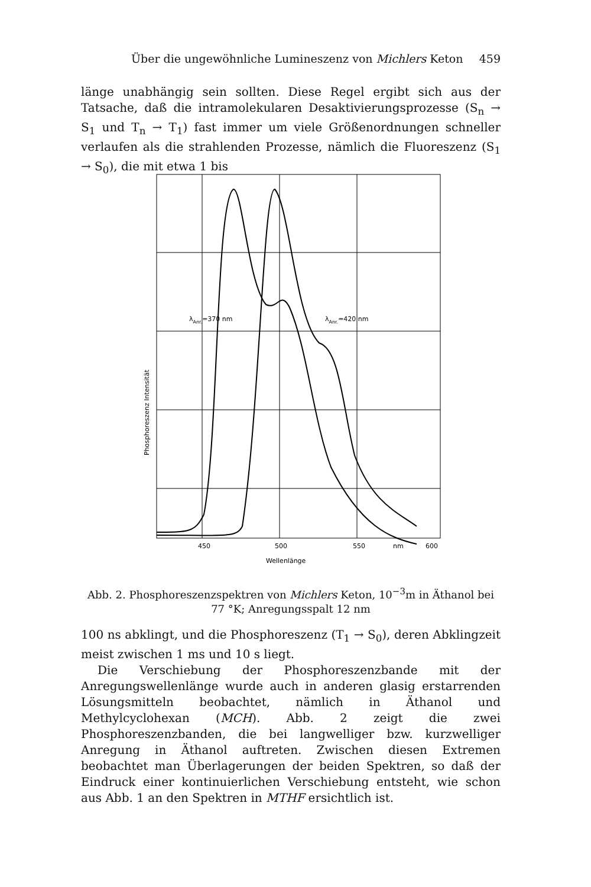Über die ungewöhnliche Lumineszenz von Michlers Keton 459
länge unabhängig sein sollten. Diese Regel ergibt sich aus der Tatsache, daß die intramolekularen Desaktivierungsprozesse (S<sub>n</sub> → S<sub>1</sub> und T<sub>n</sub> → T<sub>1</sub>) fast immer um viele Größenordnungen schneller verlaufen als die strahlenden Prozesse, nämlich die Fluoreszenz (S<sub>1</sub> → S<sub>0</sub>), die mit etwa 1 bis
λAnr.=370 nm
λAnr.=420 nm
450
500
550
nm
600
Wellenlänge
Phosphoreszenz Intensität
Abb. 2. Phosphoreszenzspektren von Michlers Keton, 10<sup>−3</sup>m in Äthanol bei 77 °K; Anregungsspalt 12 nm
100 ns abklingt, und die Phosphoreszenz (T<sub>1</sub> → S<sub>0</sub>), deren Abklingzeit meist zwischen 1 ms und 10 s liegt.
Die Verschiebung der Phosphoreszenzbande mit der Anregungswellenlänge wurde auch in anderen glasig erstarrenden Lösungsmitteln beobachtet, nämlich in Äthanol und Methylcyclohexan (MCH). Abb. 2 zeigt die zwei Phosphoreszenzbanden, die bei langwelliger bzw. kurzwelliger Anregung in Äthanol auftreten. Zwischen diesen Extremen beobachtet man Überlagerungen der beiden Spektren, so daß der Eindruck einer kontinuierlichen Verschiebung entsteht, wie schon aus Abb. 1 an den Spektren in MTHF ersichtlich ist.